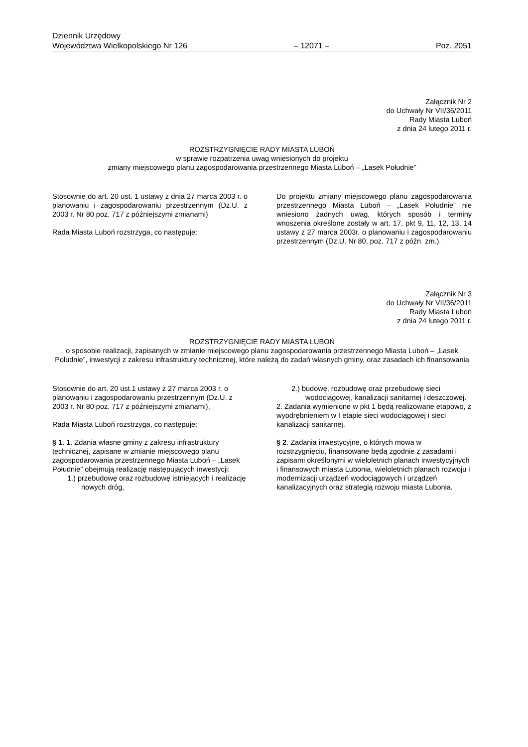Dziennik Urzędowy
Województwa Wielkopolskiego Nr 126 – 12071 – Poz. 2051
Załącznik Nr 2
do Uchwały Nr VII/36/2011
Rady Miasta Luboń
z dnia 24 lutego 2011 r.
ROZSTRZYGNIĘCIE RADY MIASTA LUBOŃ
w sprawie rozpatrzenia uwag wniesionych do projektu
zmiany miejscowego planu zagospodarowania przestrzennego Miasta Luboń – „Lasek Południe”
Stosownie do art. 20 ust. 1 ustawy z dnia 27 marca 2003 r. o planowaniu i zagospodarowaniu przestrzennym (Dz.U. z 2003 r. Nr 80 poz. 717 z późniejszymi zmianami)
Rada Miasta Luboń rozstrzyga, co następuje:
Do projektu zmiany miejscowego planu zagospodarowania przestrzennego Miasta Luboń – „Lasek Południe” nie wniesiono żadnych uwag, których sposób i terminy wnoszenia określone zostały w art. 17, pkt 9, 11, 12, 13, 14 ustawy z 27 marca 2003r. o planowaniu i zagospodarowaniu przestrzennym (Dz.U. Nr 80, poz. 717 z późn. zm.).
Załącznik Nr 3
do Uchwały Nr VII/36/2011
Rady Miasta Luboń
z dnia 24 lutego 2011 r.
ROZSTRZYGNIĘCIE RADY MIASTA LUBOŃ
o sposobie realizacji, zapisanych w zmianie miejscowego planu zagospodarowania przestrzennego Miasta Luboń – „Lasek Południe”, inwestycji z zakresu infrastruktury technicznej, które należą do zadań własnych gminy, oraz zasadach ich finansowania
Stosownie do art. 20 ust.1 ustawy z 27 marca 2003 r. o planowaniu i zagospodarowaniu przestrzennym (Dz.U. z 2003 r. Nr 80 poz. 717 z późniejszymi zmianami),
Rada Miasta Luboń rozstrzyga, co następuje:
§ 1. 1. Zdania własne gminy z zakresu infrastruktury technicznej, zapisane w zmianie miejscowego planu zagospodarowania przestrzennego Miasta Luboń – „Lasek Południe” obejmują realizację następujących inwestycji:
1.) przebudowę oraz rozbudowę istniejących i realizację nowych dróg,
2.) budowę, rozbudowę oraz przebudowę sieci wodociągowej, kanalizacji sanitarnej i deszczowej.
2. Zadania wymienione w pkt 1 będą realizowane etapowo, z wyodrębnieniem w I etapie sieci wodociągowej i sieci kanalizacji sanitarnej.
§ 2. Zadania inwestycyjne, o których mowa w rozstrzygnięciu, finansowane będą zgodnie z zasadami i zapisami określonymi w wieloletnich planach inwestycyjnych i finansowych miasta Lubonia, wieloletnich planach rozwoju i modernizacji urządzeń wodociągowych i urządzeń kanalizacyjnych oraz strategią rozwoju miasta Lubonia.